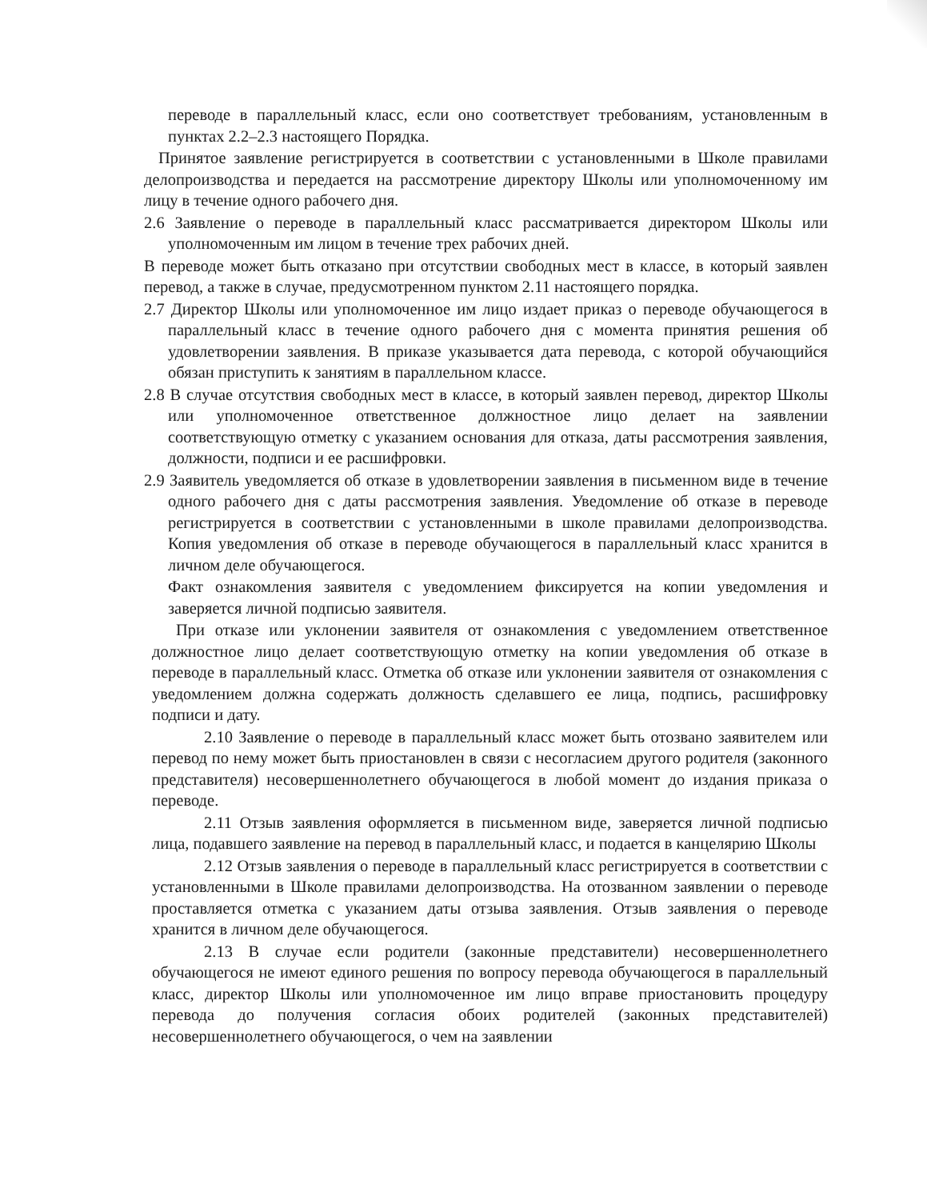переводе в параллельный класс, если оно соответствует требованиям, установленным в пунктах 2.2–2.3 настоящего Порядка.
Принятое заявление регистрируется в соответствии с установленными в Школе правилами делопроизводства и передается на рассмотрение директору Школы или уполномоченному им лицу в течение одного рабочего дня.
2.6 Заявление о переводе в параллельный класс рассматривается директором Школы или уполномоченным им лицом в течение трех рабочих дней.
В переводе может быть отказано при отсутствии свободных мест в классе, в который заявлен перевод, а также в случае, предусмотренном пунктом 2.11 настоящего порядка.
2.7 Директор Школы или уполномоченное им лицо издает приказ о переводе обучающегося в параллельный класс в течение одного рабочего дня с момента принятия решения об удовлетворении заявления. В приказе указывается дата перевода, с которой обучающийся обязан приступить к занятиям в параллельном классе.
2.8 В случае отсутствия свободных мест в классе, в который заявлен перевод, директор Школы или уполномоченное ответственное должностное лицо делает на заявлении соответствующую отметку с указанием основания для отказа, даты рассмотрения заявления, должности, подписи и ее расшифровки.
2.9 Заявитель уведомляется об отказе в удовлетворении заявления в письменном виде в течение одного рабочего дня с даты рассмотрения заявления. Уведомление об отказе в переводе регистрируется в соответствии с установленными в школе правилами делопроизводства. Копия уведомления об отказе в переводе обучающегося в параллельный класс хранится в личном деле обучающегося.
Факт ознакомления заявителя с уведомлением фиксируется на копии уведомления и заверяется личной подписью заявителя.
При отказе или уклонении заявителя от ознакомления с уведомлением ответственное должностное лицо делает соответствующую отметку на копии уведомления об отказе в переводе в параллельный класс. Отметка об отказе или уклонении заявителя от ознакомления с уведомлением должна содержать должность сделавшего ее лица, подпись, расшифровку подписи и дату.
2.10 Заявление о переводе в параллельный класс может быть отозвано заявителем или перевод по нему может быть приостановлен в связи с несогласием другого родителя (законного представителя) несовершеннолетнего обучающегося в любой момент до издания приказа о переводе.
2.11 Отзыв заявления оформляется в письменном виде, заверяется личной подписью лица, подавшего заявление на перевод в параллельный класс, и подается в канцелярию Школы
2.12 Отзыв заявления о переводе в параллельный класс регистрируется в соответствии с установленными в Школе правилами делопроизводства. На отозванном заявлении о переводе проставляется отметка с указанием даты отзыва заявления. Отзыв заявления о переводе хранится в личном деле обучающегося.
2.13 В случае если родители (законные представители) несовершеннолетнего обучающегося не имеют единого решения по вопросу перевода обучающегося в параллельный класс, директор Школы или уполномоченное им лицо вправе приостановить процедуру перевода до получения согласия обоих родителей (законных представителей) несовершеннолетнего обучающегося, о чем на заявлении